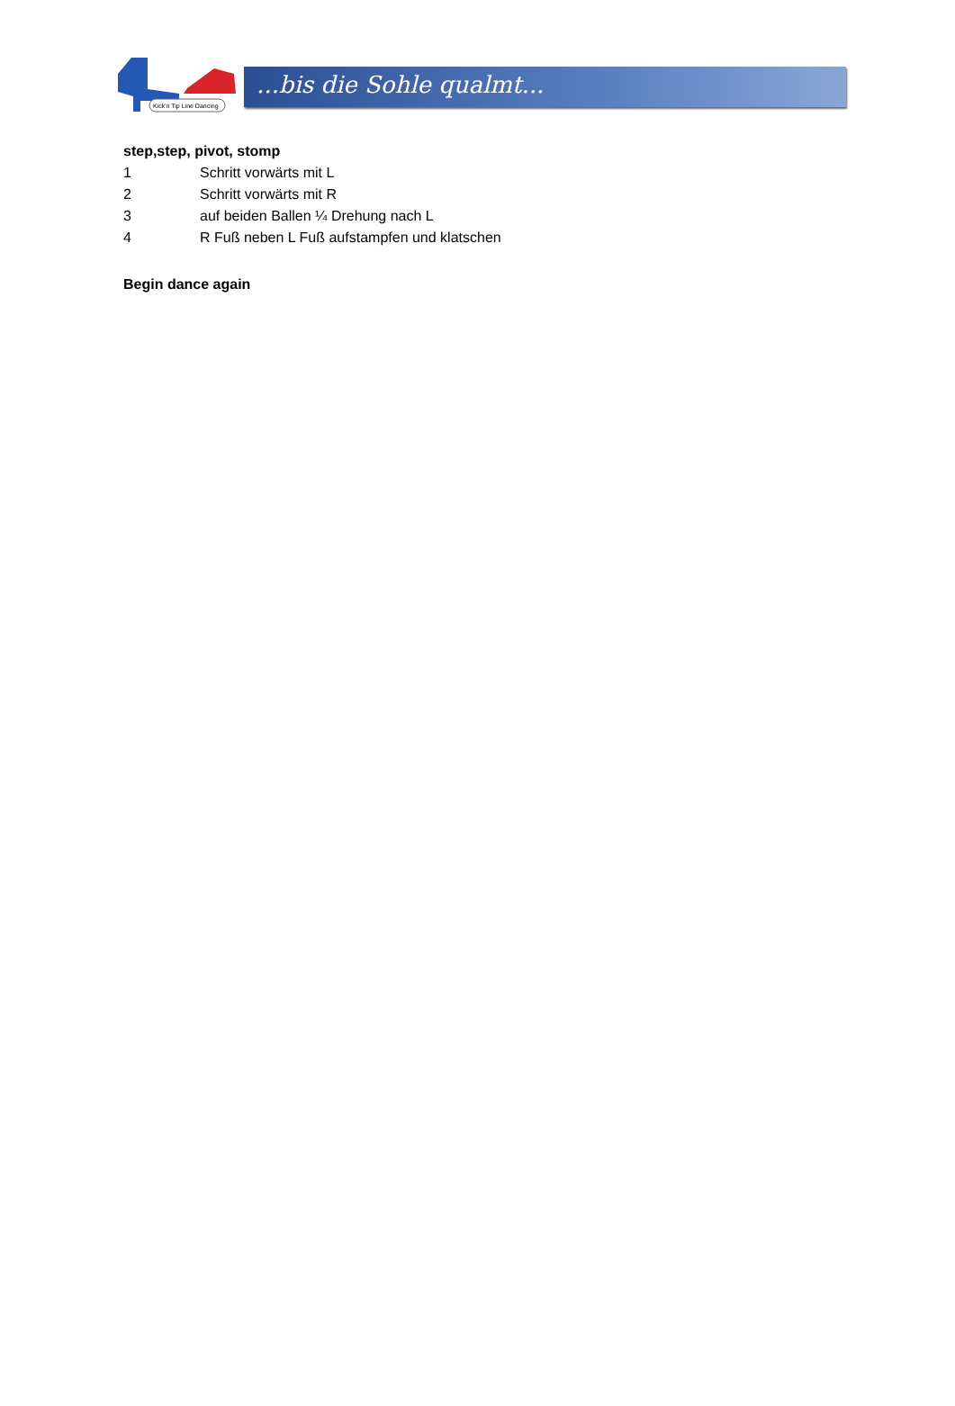Kick'n Tip Line Dancing
...bis die Sohle qualmt...
step,step, pivot, stomp
1 Schritt vorwärts mit L
2 Schritt vorwärts mit R
3 auf beiden Ballen ¼ Drehung nach L
4 R Fuß neben L Fuß aufstampfen und klatschen
Begin dance again